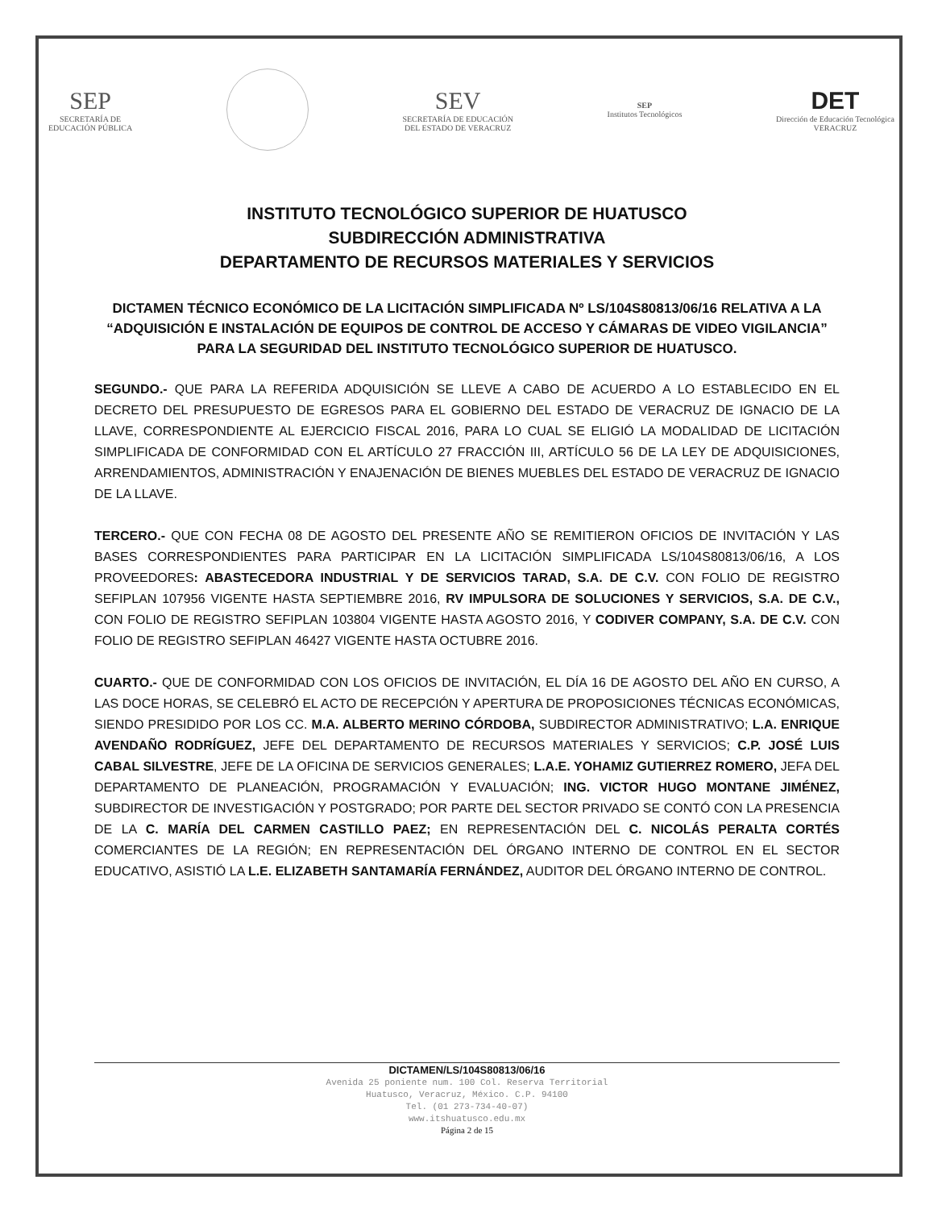SEP
SECRETARÍA DE
EDUCACIÓN PÚBLICA
SEV
SECRETARÍA DE EDUCACIÓN
DEL ESTADO DE VERACRUZ
SEP
Institutos Tecnológicos
DET
Dirección de Educación Tecnológica
VERACRUZ
INSTITUTO TECNOLÓGICO SUPERIOR DE HUATUSCO
SUBDIRECCIÓN ADMINISTRATIVA
DEPARTAMENTO DE RECURSOS MATERIALES Y SERVICIOS
DICTAMEN TÉCNICO ECONÓMICO DE LA LICITACIÓN SIMPLIFICADA Nº LS/104S80813/06/16 RELATIVA A LA “ADQUISICIÓN E INSTALACIÓN DE EQUIPOS DE CONTROL DE ACCESO Y CÁMARAS DE VIDEO VIGILANCIA” PARA LA SEGURIDAD DEL INSTITUTO TECNOLÓGICO SUPERIOR DE HUATUSCO.
SEGUNDO.- QUE PARA LA REFERIDA ADQUISICIÓN SE LLEVE A CABO DE ACUERDO A LO ESTABLECIDO EN EL DECRETO DEL PRESUPUESTO DE EGRESOS PARA EL GOBIERNO DEL ESTADO DE VERACRUZ DE IGNACIO DE LA LLAVE, CORRESPONDIENTE AL EJERCICIO FISCAL 2016, PARA LO CUAL SE ELIGIÓ LA MODALIDAD DE LICITACIÓN SIMPLIFICADA DE CONFORMIDAD CON EL ARTÍCULO 27 FRACCIÓN III, ARTÍCULO 56 DE LA LEY DE ADQUISICIONES, ARRENDAMIENTOS, ADMINISTRACIÓN Y ENAJENACIÓN DE BIENES MUEBLES DEL ESTADO DE VERACRUZ DE IGNACIO DE LA LLAVE.
TERCERO.- QUE CON FECHA 08 DE AGOSTO DEL PRESENTE AÑO SE REMITIERON OFICIOS DE INVITACIÓN Y LAS BASES CORRESPONDIENTES PARA PARTICIPAR EN LA LICITACIÓN SIMPLIFICADA LS/104S80813/06/16, A LOS PROVEEDORES: ABASTECEDORA INDUSTRIAL Y DE SERVICIOS TARAD, S.A. DE C.V. CON FOLIO DE REGISTRO SEFIPLAN 107956 VIGENTE HASTA SEPTIEMBRE 2016, RV IMPULSORA DE SOLUCIONES Y SERVICIOS, S.A. DE C.V., CON FOLIO DE REGISTRO SEFIPLAN 103804 VIGENTE HASTA AGOSTO 2016, Y CODIVER COMPANY, S.A. DE C.V. CON FOLIO DE REGISTRO SEFIPLAN 46427 VIGENTE HASTA OCTUBRE 2016.
CUARTO.- QUE DE CONFORMIDAD CON LOS OFICIOS DE INVITACIÓN, EL DÍA 16 DE AGOSTO DEL AÑO EN CURSO, A LAS DOCE HORAS, SE CELEBRÓ EL ACTO DE RECEPCIÓN Y APERTURA DE PROPOSICIONES TÉCNICAS ECONÓMICAS, SIENDO PRESIDIDO POR LOS CC. M.A. ALBERTO MERINO CÓRDOBA, SUBDIRECTOR ADMINISTRATIVO; L.A. ENRIQUE AVENDAÑO RODRÍGUEZ, JEFE DEL DEPARTAMENTO DE RECURSOS MATERIALES Y SERVICIOS; C.P. JOSÉ LUIS CABAL SILVESTRE, JEFE DE LA OFICINA DE SERVICIOS GENERALES; L.A.E. YOHAMIZ GUTIERREZ ROMERO, JEFA DEL DEPARTAMENTO DE PLANEACIÓN, PROGRAMACIÓN Y EVALUACIÓN; ING. VICTOR HUGO MONTANE JIMÉNEZ, SUBDIRECTOR DE INVESTIGACIÓN Y POSTGRADO; POR PARTE DEL SECTOR PRIVADO SE CONTÓ CON LA PRESENCIA DE LA C. MARÍA DEL CARMEN CASTILLO PAEZ; EN REPRESENTACIÓN DEL C. NICOLÁS PERALTA CORTÉS COMERCIANTES DE LA REGIÓN; EN REPRESENTACIÓN DEL ÓRGANO INTERNO DE CONTROL EN EL SECTOR EDUCATIVO, ASISTIÓ LA L.E. ELIZABETH SANTAMARÍA FERNÁNDEZ, AUDITOR DEL ÓRGANO INTERNO DE CONTROL.
DICTAMEN/LS/104S80813/06/16
Avenida 25 poniente num. 100 Col. Reserva Territorial
Huatusco, Veracruz, México. C.P. 94100
Tel. (01 273-734-40-07)
www.itshuatusco.edu.mx
Página 2 de 15